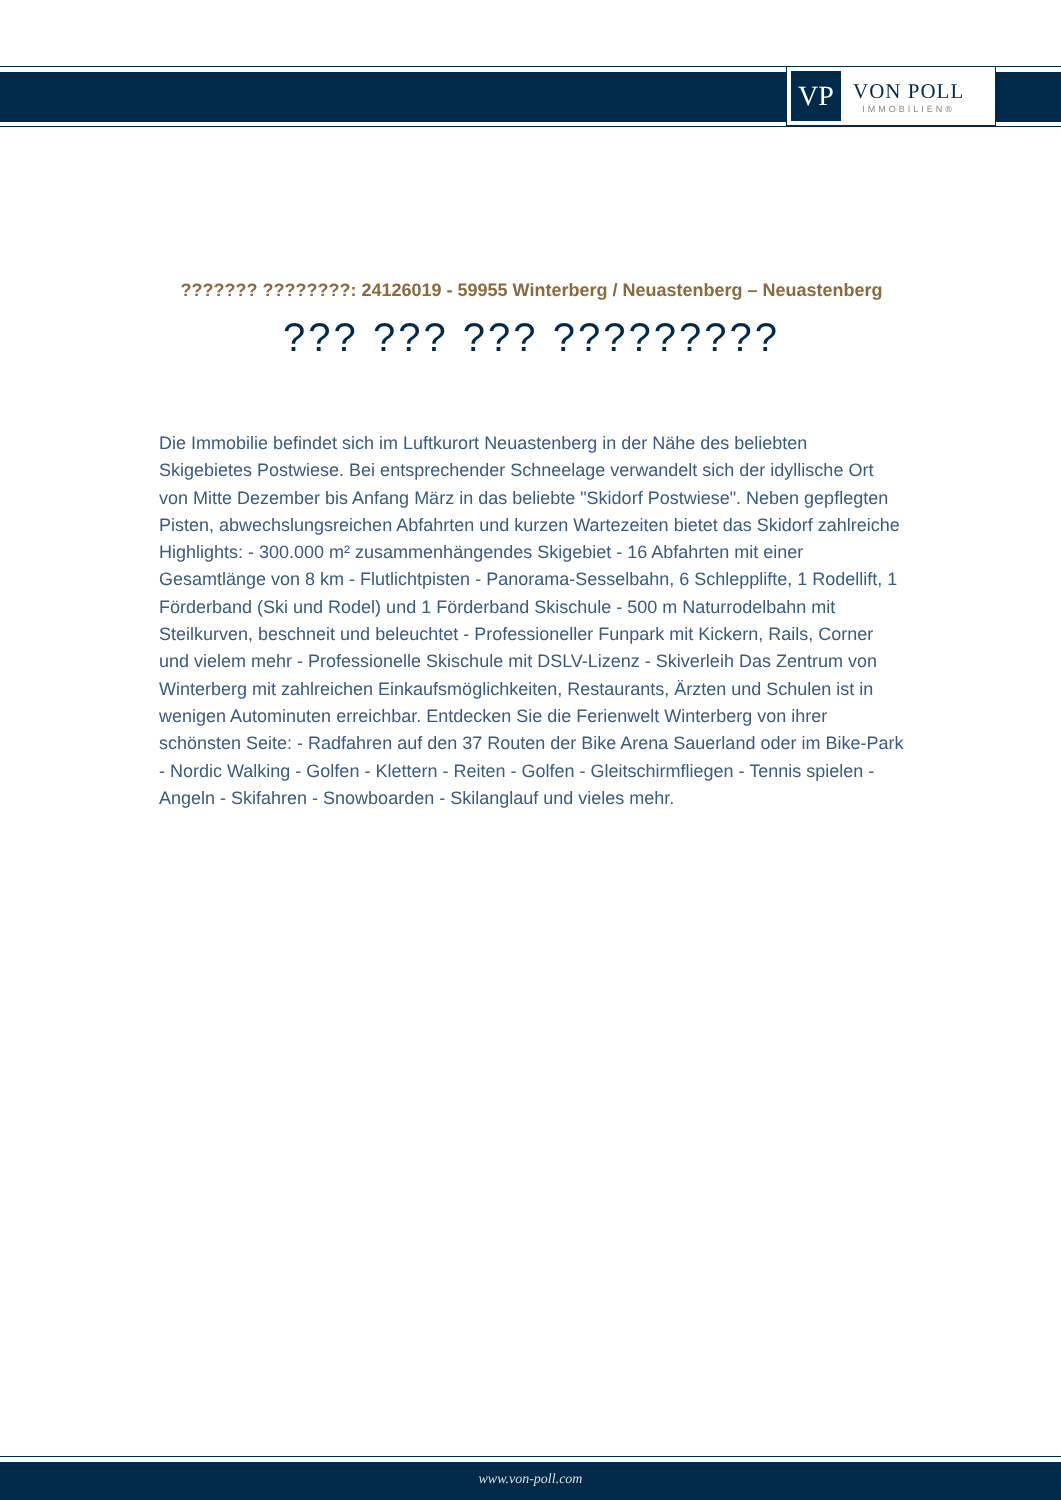VP
VON POLL
IMMOBILIEN®
??????? ????????: 24126019 - 59955 Winterberg / Neuastenberg – Neuastenberg
??? ??? ??? ?????????
Die Immobilie befindet sich im Luftkurort Neuastenberg in der Nähe des beliebten Skigebietes Postwiese. Bei entsprechender Schneelage verwandelt sich der idyllische Ort von Mitte Dezember bis Anfang März in das beliebte "Skidorf Postwiese". Neben gepflegten Pisten, abwechslungsreichen Abfahrten und kurzen Wartezeiten bietet das Skidorf zahlreiche Highlights: - 300.000 m² zusammenhängendes Skigebiet - 16 Abfahrten mit einer Gesamtlänge von 8 km - Flutlichtpisten - Panorama-Sesselbahn, 6 Schlepplifte, 1 Rodellift, 1 Förderband (Ski und Rodel) und 1 Förderband Skischule - 500 m Naturrodelbahn mit Steilkurven, beschneit und beleuchtet - Professioneller Funpark mit Kickern, Rails, Corner und vielem mehr - Professionelle Skischule mit DSLV-Lizenz - Skiverleih Das Zentrum von Winterberg mit zahlreichen Einkaufsmöglichkeiten, Restaurants, Ärzten und Schulen ist in wenigen Autominuten erreichbar. Entdecken Sie die Ferienwelt Winterberg von ihrer schönsten Seite: - Radfahren auf den 37 Routen der Bike Arena Sauerland oder im Bike-Park - Nordic Walking - Golfen - Klettern - Reiten - Golfen - Gleitschirmfliegen - Tennis spielen - Angeln - Skifahren - Snowboarden - Skilanglauf und vieles mehr.
www.von-poll.com